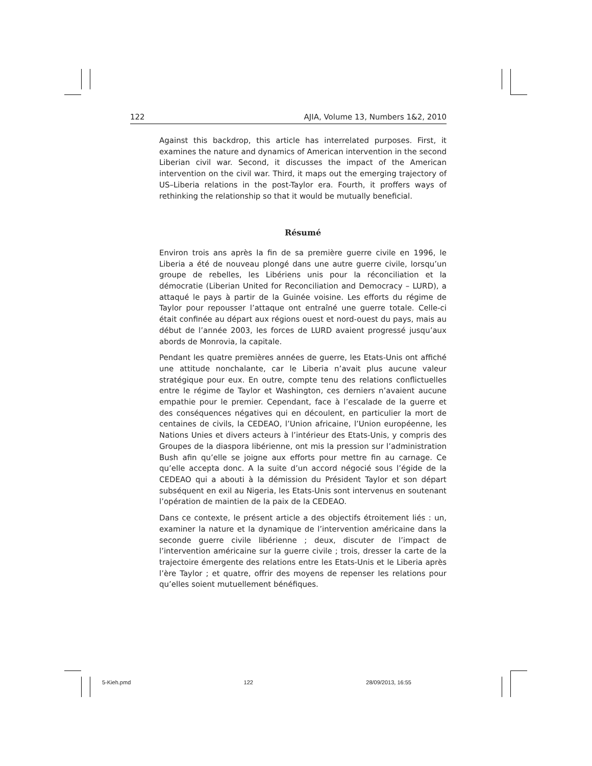122 AJIA, Volume 13, Numbers 1&2, 2010
Against this backdrop, this article has interrelated purposes. First, it examines the nature and dynamics of American intervention in the second Liberian civil war. Second, it discusses the impact of the American intervention on the civil war. Third, it maps out the emerging trajectory of US–Liberia relations in the post-Taylor era. Fourth, it proffers ways of rethinking the relationship so that it would be mutually beneficial.
Résumé
Environ trois ans après la fin de sa première guerre civile en 1996, le Liberia a été de nouveau plongé dans une autre guerre civile, lorsqu’un groupe de rebelles, les Libériens unis pour la réconciliation et la démocratie (Liberian United for Reconciliation and Democracy – LURD), a attaqué le pays à partir de la Guinée voisine. Les efforts du régime de Taylor pour repousser l’attaque ont entraîné une guerre totale. Celle-ci était confinée au départ aux régions ouest et nord-ouest du pays, mais au début de l’année 2003, les forces de LURD avaient progressé jusqu’aux abords de Monrovia, la capitale.
Pendant les quatre premières années de guerre, les Etats-Unis ont affiché une attitude nonchalante, car le Liberia n’avait plus aucune valeur stratégique pour eux. En outre, compte tenu des relations conflictuelles entre le régime de Taylor et Washington, ces derniers n’avaient aucune empathie pour le premier. Cependant, face à l’escalade de la guerre et des conséquences négatives qui en découlent, en particulier la mort de centaines de civils, la CEDEAO, l’Union africaine, l’Union européenne, les Nations Unies et divers acteurs à l’intérieur des Etats-Unis, y compris des Groupes de la diaspora libérienne, ont mis la pression sur l’administration Bush afin qu’elle se joigne aux efforts pour mettre fin au carnage. Ce qu’elle accepta donc. A la suite d’un accord négocié sous l’égide de la CEDEAO qui a abouti à la démission du Président Taylor et son départ subséquent en exil au Nigeria, les Etats-Unis sont intervenus en soutenant l’opération de maintien de la paix de la CEDEAO.
Dans ce contexte, le présent article a des objectifs étroitement liés : un, examiner la nature et la dynamique de l’intervention américaine dans la seconde guerre civile libérienne ; deux, discuter de l’impact de l’intervention américaine sur la guerre civile ; trois, dresser la carte de la trajectoire émergente des relations entre les Etats-Unis et le Liberia après l’ère Taylor ; et quatre, offrir des moyens de repenser les relations pour qu’elles soient mutuellement bénéfiques.
5-Kieh.pmd 122 28/09/2013, 16:55